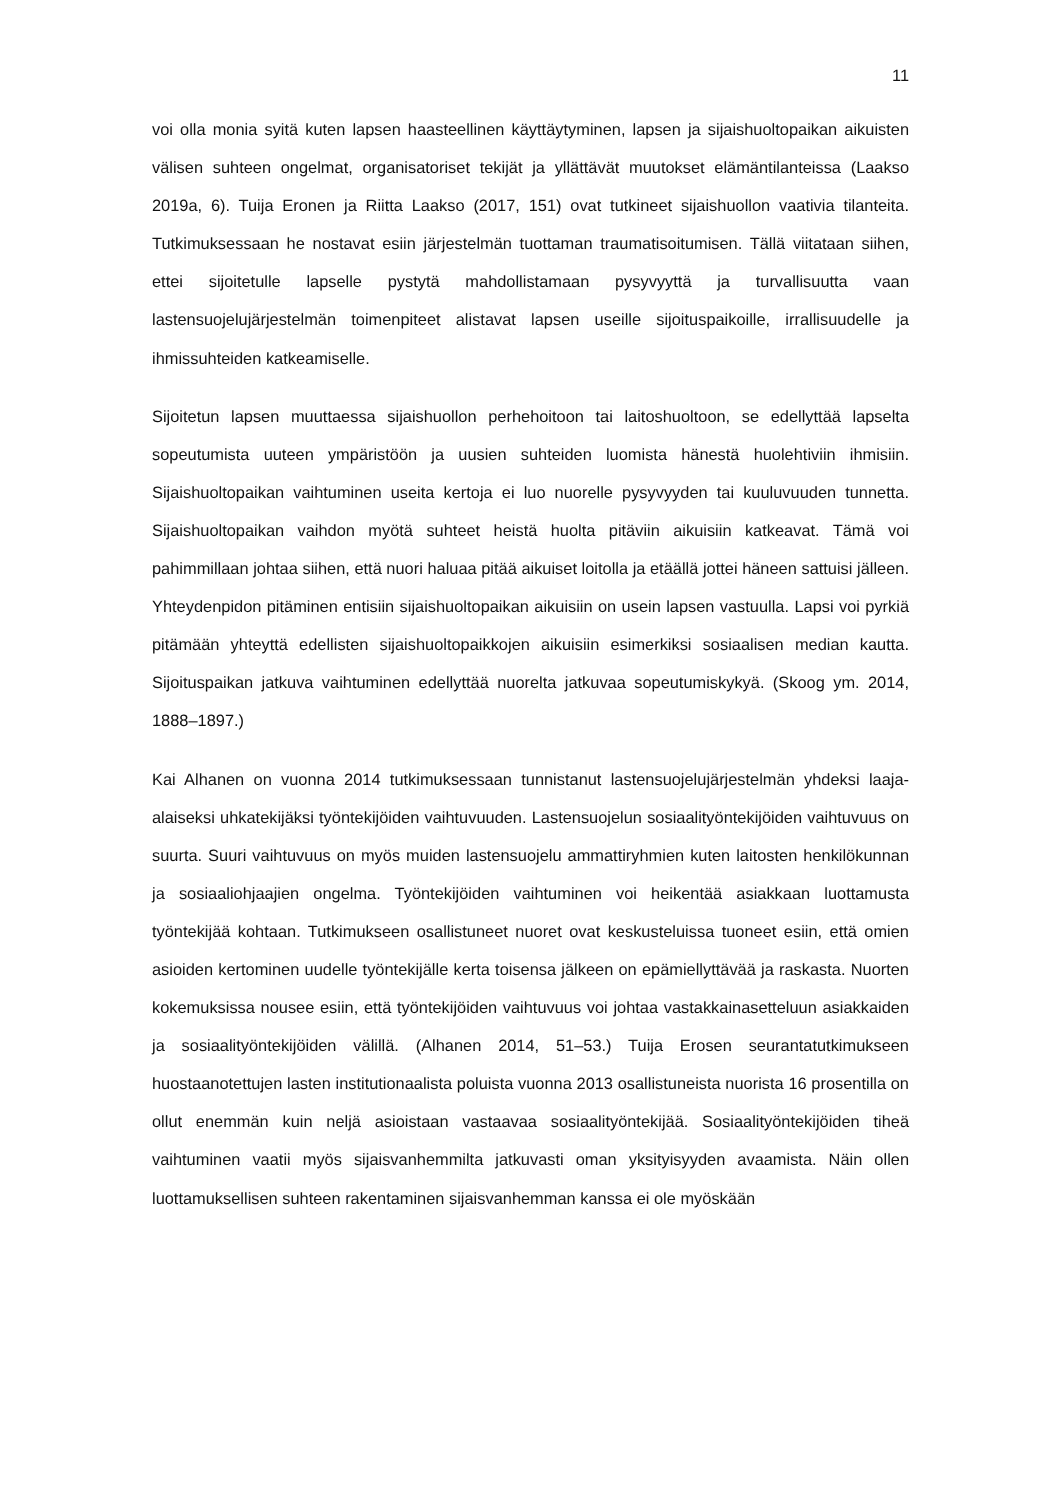11
voi olla monia syitä kuten lapsen haasteellinen käyttäytyminen, lapsen ja sijaishuolto­paikan aikuisten välisen suhteen ongelmat, organisatoriset tekijät ja yllättävät muutok­set elämäntilanteissa (Laakso 2019a, 6). Tuija Eronen ja Riitta Laakso (2017, 151) ovat tutkineet sijaishuollon vaativia tilanteita. Tutkimuksessaan he nostavat esiin järjestel­män tuottaman traumatisoitumisen. Tällä viitataan siihen, ettei sijoitetulle lapselle pys­tytä mahdollistamaan pysyvyyttä ja turvallisuutta vaan lastensuojelujärjestelmän toi­menpiteet alistavat lapsen useille sijoituspaikoille, irrallisuudelle ja ihmissuhteiden kat­keamiselle.
Sijoitetun lapsen muuttaessa sijaishuollon perhehoitoon tai laitoshuoltoon, se edellyt­tää lapselta sopeutumista uuteen ympäristöön ja uusien suhteiden luomista hänestä huolehtiviin ihmisiin. Sijaishuoltopaikan vaihtuminen useita kertoja ei luo nuorelle pysy­vyyden tai kuuluvuuden tunnetta. Sijaishuoltopaikan vaihdon myötä suhteet heistä huolta pitäviin aikuisiin katkeavat. Tämä voi pahimmillaan johtaa siihen, että nuori ha­luaa pitää aikuiset loitolla ja etäällä jottei häneen sattuisi jälleen. Yhteydenpidon pitä­minen entisiin sijaishuoltopaikan aikuisiin on usein lapsen vastuulla. Lapsi voi pyrkiä pi­tämään yhteyttä edellisten sijaishuoltopaikkojen aikuisiin esimerkiksi sosiaalisen me­dian kautta. Sijoituspaikan jatkuva vaihtuminen edellyttää nuorelta jatkuvaa sopeutu­miskykyä. (Skoog ym. 2014, 1888–1897.)
Kai Alhanen on vuonna 2014 tutkimuksessaan tunnistanut lastensuojelujärjestelmän yh­deksi laaja-alaiseksi uhkatekijäksi työntekijöiden vaihtuvuuden. Lastensuojelun sosiaali­työntekijöiden vaihtuvuus on suurta. Suuri vaihtuvuus on myös muiden lastensuojelu ammattiryhmien kuten laitosten henkilökunnan ja sosiaaliohjaajien ongelma. Työnteki­jöiden vaihtuminen voi heikentää asiakkaan luottamusta työntekijää kohtaan. Tutki­mukseen osallistuneet nuoret ovat keskusteluissa tuoneet esiin, että omien asioiden kertominen uudelle työntekijälle kerta toisensa jälkeen on epämiellyttävää ja raskasta. Nuorten kokemuksissa nousee esiin, että työntekijöiden vaihtuvuus voi johtaa vastak­kainasetteluun asiakkaiden ja sosiaalityöntekijöiden välillä. (Alhanen 2014, 51–53.) Tuija Erosen seurantatutkimukseen huostaanotettujen lasten institutionaalista poluista vuonna 2013 osallistuneista nuorista 16 prosentilla on ollut enemmän kuin neljä asiois­taan vastaavaa sosiaalityöntekijää. Sosiaalityöntekijöiden tiheä vaihtuminen vaatii myös sijaisvanhemmilta jatkuvasti oman yksityisyyden avaamista. Näin ollen luottamukselli­sen suhteen rakentaminen sijaisvanhemman kanssa ei ole myöskään